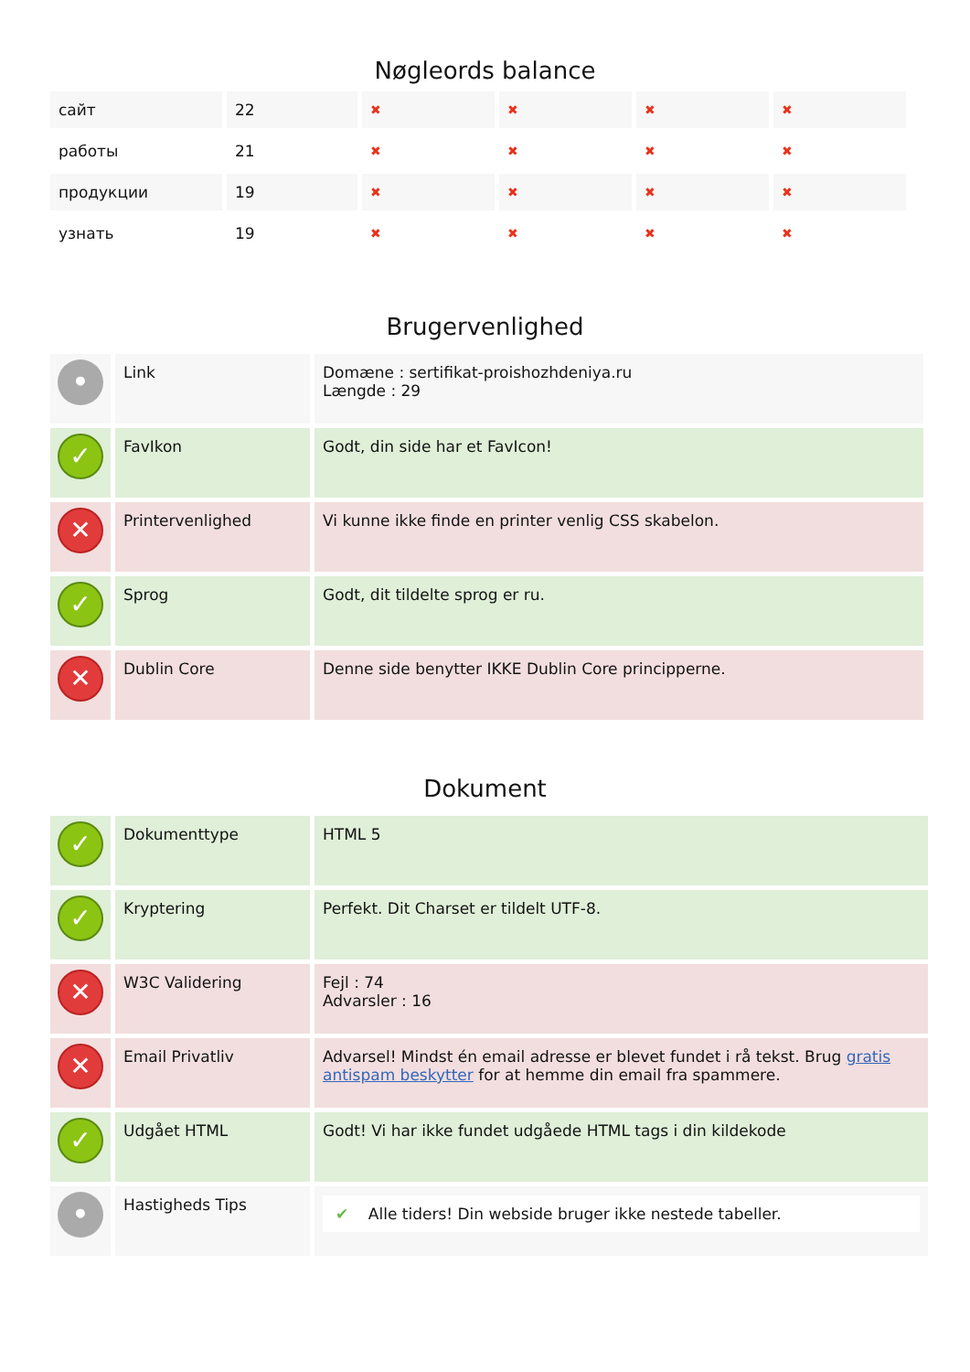Nøgleords balance
| сайт | 22 | ✖ | ✖ | ✖ | ✖ |
| работы | 21 | ✖ | ✖ | ✖ | ✖ |
| продукции | 19 | ✖ | ✖ | ✖ | ✖ |
| узнать | 19 | ✖ | ✖ | ✖ | ✖ |
Brugervenlighed
| • | Link | Domæne : sertifikat-proishozhdeniya.ru Længde : 29 |
| ✓ | FavIkon | Godt, din side har et FavIcon! |
| ✕ | Printervenlighed | Vi kunne ikke finde en printer venlig CSS skabelon. |
| ✓ | Sprog | Godt, dit tildelte sprog er ru. |
| ✕ | Dublin Core | Denne side benytter IKKE Dublin Core principperne. |
Dokument
| ✓ | Dokumenttype | HTML 5 |
| ✓ | Kryptering | Perfekt. Dit Charset er tildelt UTF-8. |
| ✕ | W3C Validering | Fejl : 74 Advarsler : 16 |
| ✕ | Email Privatliv | Advarsel! Mindst én email adresse er blevet fundet i rå tekst. Brug gratis antispam beskytter for at hemme din email fra spammere. |
| ✓ | Udgået HTML | Godt! Vi har ikke fundet udgåede HTML tags i din kildekode |
| • | Hastigheds Tips | ✔ Alle tiders! Din webside bruger ikke nestede tabeller. |